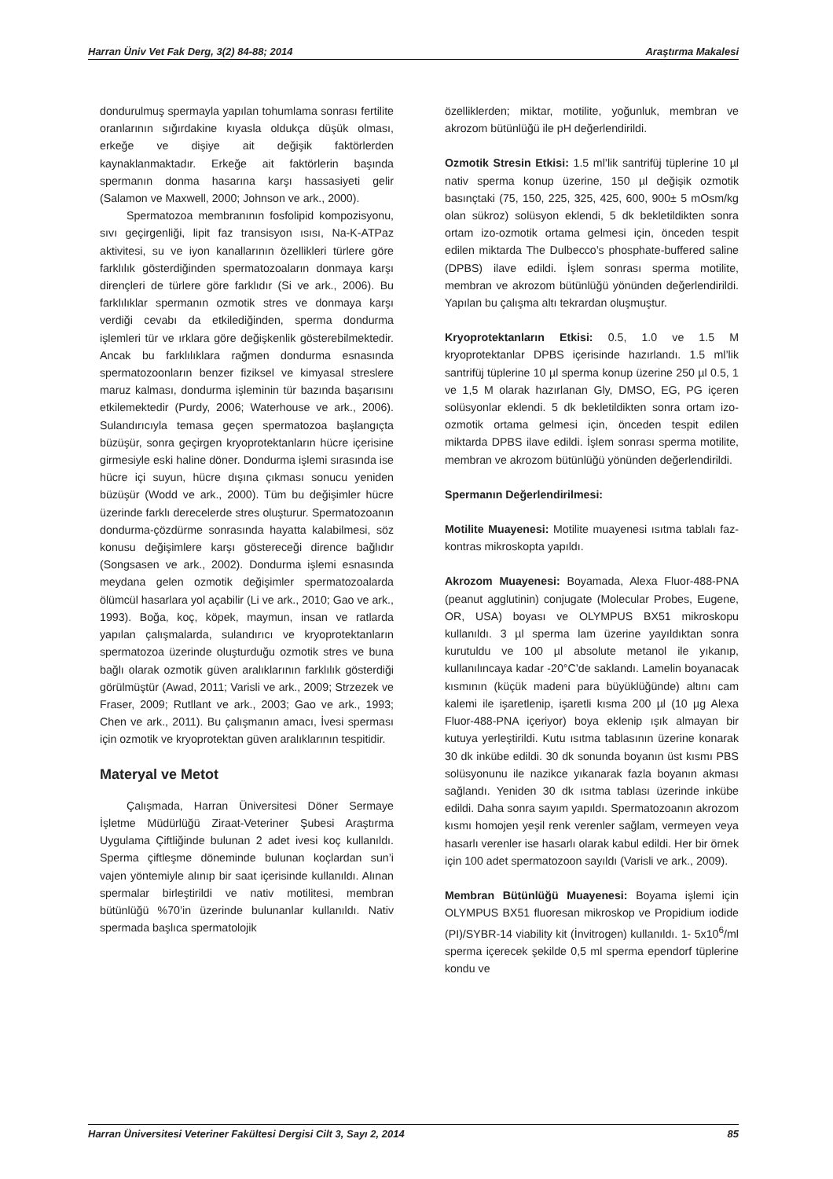Harran Üniv Vet Fak Derg, 3(2) 84-88; 2014 Araştırma Makalesi
dondurulmuş spermayla yapılan tohumlama sonrası fertilite oranlarının sığırdakine kıyasla oldukça düşük olması, erkeğe ve dişiye ait değişik faktörlerden kaynaklanmaktadır. Erkeğe ait faktörlerin başında spermanın donma hasarına karşı hassasiyeti gelir (Salamon ve Maxwell, 2000; Johnson ve ark., 2000).
Spermatozoa membranının fosfolipid kompozisyonu, sıvı geçirgenliği, lipit faz transisyon ısısı, Na-K-ATPaz aktivitesi, su ve iyon kanallarının özellikleri türlere göre farklılık gösterdiğinden spermatozoaların donmaya karşı dirençleri de türlere göre farklıdır (Si ve ark., 2006). Bu farklılıklar spermanın ozmotik stres ve donmaya karşı verdiği cevabı da etkilediğinden, sperma dondurma işlemleri tür ve ırklara göre değişkenlik gösterebilmektedir. Ancak bu farklılıklara rağmen dondurma esnasında spermatozoonların benzer fiziksel ve kimyasal streslere maruz kalması, dondurma işleminin tür bazında başarısını etkilemektedir (Purdy, 2006; Waterhouse ve ark., 2006). Sulandırıcıyla temasa geçen spermatozoa başlangıçta büzüşür, sonra geçirgen kryoprotektanların hücre içerisine girmesiyle eski haline döner. Dondurma işlemi sırasında ise hücre içi suyun, hücre dışına çıkması sonucu yeniden büzüşür (Wodd ve ark., 2000). Tüm bu değişimler hücre üzerinde farklı derecelerde stres oluşturur. Spermatozoanın dondurma-çözdürme sonrasında hayatta kalabilmesi, söz konusu değişimlere karşı göstereceği dirence bağlıdır (Songsasen ve ark., 2002). Dondurma işlemi esnasında meydana gelen ozmotik değişimler spermatozoalarda ölümcül hasarlara yol açabilir (Li ve ark., 2010; Gao ve ark., 1993). Boğa, koç, köpek, maymun, insan ve ratlarda yapılan çalışmalarda, sulandırıcı ve kryoprotektanların spermatozoa üzerinde oluşturduğu ozmotik stres ve buna bağlı olarak ozmotik güven aralıklarının farklılık gösterdiği görülmüştür (Awad, 2011; Varisli ve ark., 2009; Strzezek ve Fraser, 2009; Rutllant ve ark., 2003; Gao ve ark., 1993; Chen ve ark., 2011). Bu çalışmanın amacı, İvesi sperması için ozmotik ve kryoprotektan güven aralıklarının tespitidir.
Materyal ve Metot
Çalışmada, Harran Üniversitesi Döner Sermaye İşletme Müdürlüğü Ziraat-Veteriner Şubesi Araştırma Uygulama Çiftliğinde bulunan 2 adet ivesi koç kullanıldı. Sperma çiftleşme döneminde bulunan koçlardan sun’i vajen yöntemiyle alınıp bir saat içerisinde kullanıldı. Alınan spermalar birleştirildi ve nativ motilitesi, membran bütünlüğü %70’in üzerinde bulunanlar kullanıldı. Nativ spermada başlıca spermatolojik
özelliklerden; miktar, motilite, yoğunluk, membran ve akrozom bütünlüğü ile pH değerlendirildi.
Ozmotik Stresin Etkisi: 1.5 ml’lik santrifüj tüplerine 10 µl nativ sperma konup üzerine, 150 µl değişik ozmotik basınçtaki (75, 150, 225, 325, 425, 600, 900± 5 mOsm/kg olan sükroz) solüsyon eklendi, 5 dk bekletildikten sonra ortam izo-ozmotik ortama gelmesi için, önceden tespit edilen miktarda The Dulbecco’s phosphate-buffered saline (DPBS) ilave edildi. İşlem sonrası sperma motilite, membran ve akrozom bütünlüğü yönünden değerlendirildi. Yapılan bu çalışma altı tekrardan oluşmuştur.
Kryoprotektanların Etkisi: 0.5, 1.0 ve 1.5 M kryoprotektanlar DPBS içerisinde hazırlandı. 1.5 ml’lik santrifüj tüplerine 10 µl sperma konup üzerine 250 µl 0.5, 1 ve 1,5 M olarak hazırlanan Gly, DMSO, EG, PG içeren solüsyonlar eklendi. 5 dk bekletildikten sonra ortam izo-ozmotik ortama gelmesi için, önceden tespit edilen miktarda DPBS ilave edildi. İşlem sonrası sperma motilite, membran ve akrozom bütünlüğü yönünden değerlendirildi.
Spermanın Değerlendirilmesi:
Motilite Muayenesi: Motilite muayenesi ısıtma tablalı faz-kontras mikroskopta yapıldı.
Akrozom Muayenesi: Boyamada, Alexa Fluor-488-PNA (peanut agglutinin) conjugate (Molecular Probes, Eugene, OR, USA) boyası ve OLYMPUS BX51 mikroskopu kullanıldı. 3 µl sperma lam üzerine yayıldıktan sonra kurutuldu ve 100 µl absolute metanol ile yıkanıp, kullanılıncaya kadar -20°C’de saklandı. Lamelin boyanacak kısmının (küçük madeni para büyüklüğünde) altını cam kalemi ile işaretlenip, işaretli kısma 200 µl (10 µg Alexa Fluor-488-PNA içeriyor) boya eklenip ışık almayan bir kutuya yerleştirildi. Kutu ısıtma tablasının üzerine konarak 30 dk inkübe edildi. 30 dk sonunda boyanın üst kısmı PBS solüsyonunu ile nazikce yıkanarak fazla boyanın akması sağlandı. Yeniden 30 dk ısıtma tablası üzerinde inkübe edildi. Daha sonra sayım yapıldı. Spermatozoanın akrozom kısmı homojen yeşil renk verenler sağlam, vermeyen veya hasarlı verenler ise hasarlı olarak kabul edildi. Her bir örnek için 100 adet spermatozoon sayıldı (Varisli ve ark., 2009).
Membran Bütünlüğü Muayenesi: Boyama işlemi için OLYMPUS BX51 fluoresan mikroskop ve Propidium iodide (PI)/SYBR-14 viability kit (İnvitrogen) kullanıldı. 1- 5x10<sup>6</sup>/ml sperma içerecek şekilde 0,5 ml sperma ependorf tüplerine kondu ve
Harran Üniversitesi Veteriner Fakültesi Dergisi Cilt 3, Sayı 2, 2014 85